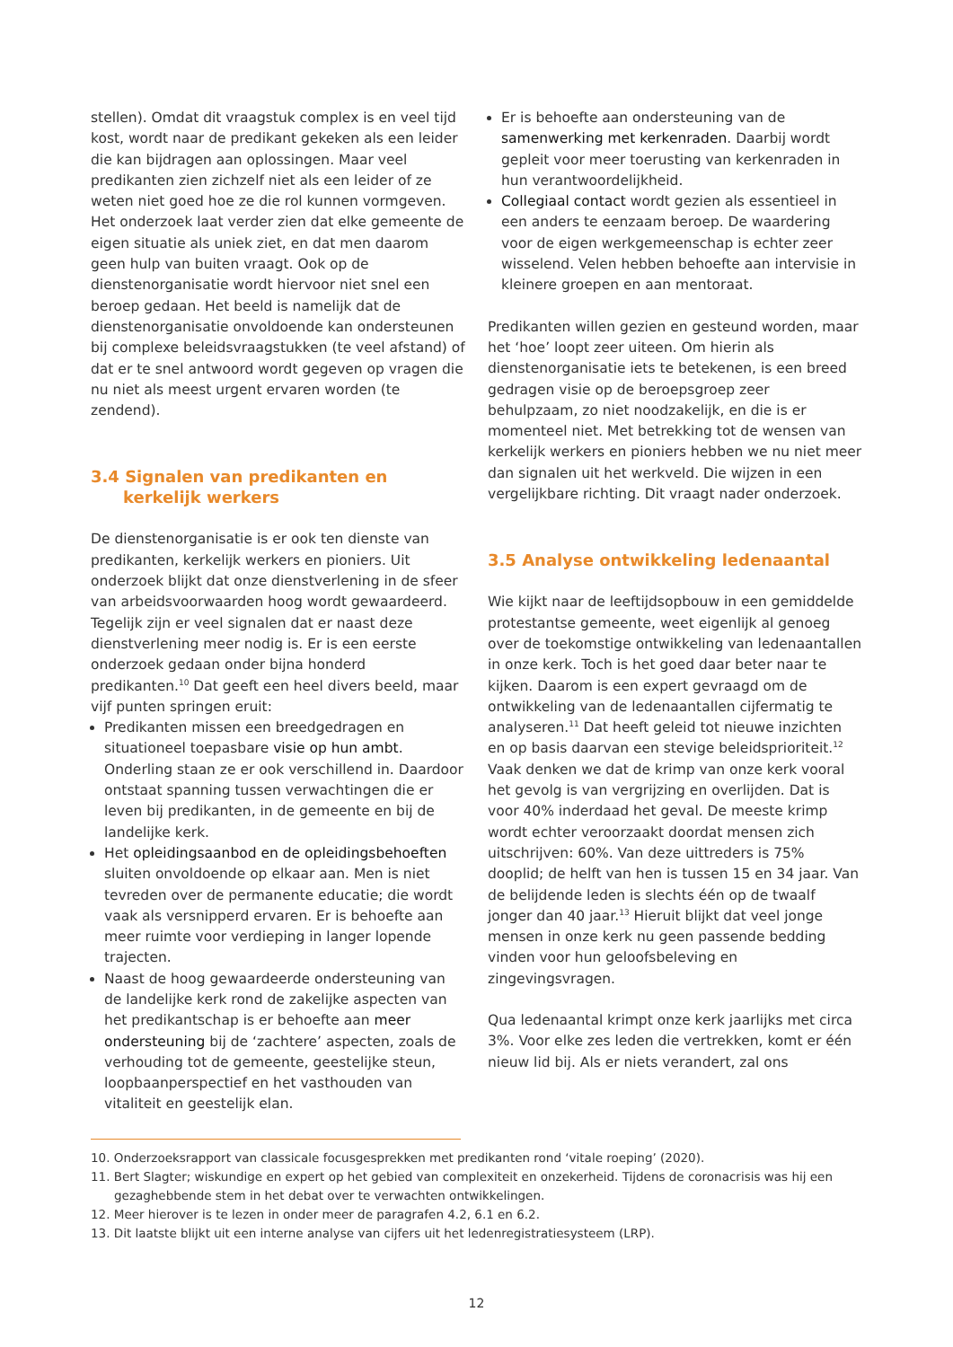stellen). Omdat dit vraagstuk complex is en veel tijd kost, wordt naar de predikant gekeken als een leider die kan bijdragen aan oplossingen. Maar veel predikanten zien zichzelf niet als een leider of ze weten niet goed hoe ze die rol kunnen vormgeven. Het onderzoek laat verder zien dat elke gemeente de eigen situatie als uniek ziet, en dat men daarom geen hulp van buiten vraagt. Ook op de dienstenorganisatie wordt hiervoor niet snel een beroep gedaan. Het beeld is namelijk dat de dienstenorganisatie onvoldoende kan ondersteunen bij complexe beleidsvraagstukken (te veel afstand) of dat er te snel antwoord wordt gegeven op vragen die nu niet als meest urgent ervaren worden (te zendend).
3.4 Signalen van predikanten en kerkelijk werkers
De dienstenorganisatie is er ook ten dienste van predikanten, kerkelijk werkers en pioniers. Uit onderzoek blijkt dat onze dienstverlening in de sfeer van arbeidsvoorwaarden hoog wordt gewaardeerd. Tegelijk zijn er veel signalen dat er naast deze dienstverlening meer nodig is. Er is een eerste onderzoek gedaan onder bijna honderd predikanten.<sup>10</sup> Dat geeft een heel divers beeld, maar vijf punten springen eruit:
Predikanten missen een breedgedragen en situationeel toepasbare visie op hun ambt. Onderling staan ze er ook verschillend in. Daardoor ontstaat spanning tussen verwachtingen die er leven bij predikanten, in de gemeente en bij de landelijke kerk.
Het opleidingsaanbod en de opleidingsbehoeften sluiten onvoldoende op elkaar aan. Men is niet tevreden over de permanente educatie; die wordt vaak als versnipperd ervaren. Er is behoefte aan meer ruimte voor verdieping in langer lopende trajecten.
Naast de hoog gewaardeerde ondersteuning van de landelijke kerk rond de zakelijke aspecten van het predikantschap is er behoefte aan meer ondersteuning bij de ‘zachtere’ aspecten, zoals de verhouding tot de gemeente, geestelijke steun, loopbaanperspectief en het vasthouden van vitaliteit en geestelijk elan.
Er is behoefte aan ondersteuning van de samenwerking met kerkenraden. Daarbij wordt gepleit voor meer toerusting van kerkenraden in hun verantwoordelijkheid.
Collegiaal contact wordt gezien als essentieel in een anders te eenzaam beroep. De waardering voor de eigen werkgemeenschap is echter zeer wisselend. Velen hebben behoefte aan intervisie in kleinere groepen en aan mentoraat.
Predikanten willen gezien en gesteund worden, maar het ‘hoe’ loopt zeer uiteen. Om hierin als dienstenorganisatie iets te betekenen, is een breed gedragen visie op de beroepsgroep zeer behulpzaam, zo niet noodzakelijk, en die is er momenteel niet. Met betrekking tot de wensen van kerkelijk werkers en pioniers hebben we nu niet meer dan signalen uit het werkveld. Die wijzen in een vergelijkbare richting. Dit vraagt nader onderzoek.
3.5 Analyse ontwikkeling ledenaantal
Wie kijkt naar de leeftijdsopbouw in een gemiddelde protestantse gemeente, weet eigenlijk al genoeg over de toekomstige ontwikkeling van ledenaantallen in onze kerk. Toch is het goed daar beter naar te kijken. Daarom is een expert gevraagd om de ontwikkeling van de ledenaantallen cijfermatig te analyseren.<sup>11</sup> Dat heeft geleid tot nieuwe inzichten en op basis daarvan een stevige beleidsprioriteit.<sup>12</sup>
Vaak denken we dat de krimp van onze kerk vooral het gevolg is van vergrijzing en overlijden. Dat is voor 40% inderdaad het geval. De meeste krimp wordt echter veroorzaakt doordat mensen zich uitschrijven: 60%. Van deze uittreders is 75% dooplid; de helft van hen is tussen 15 en 34 jaar. Van de belijdende leden is slechts één op de twaalf jonger dan 40 jaar.<sup>13</sup> Hieruit blijkt dat veel jonge mensen in onze kerk nu geen passende bedding vinden voor hun geloofsbeleving en zingevingsvragen.
Qua ledenaantal krimpt onze kerk jaarlijks met circa 3%. Voor elke zes leden die vertrekken, komt er één nieuw lid bij. Als er niets verandert, zal ons
10. Onderzoeksrapport van classicale focusgesprekken met predikanten rond ‘vitale roeping’ (2020).
11. Bert Slagter; wiskundige en expert op het gebied van complexiteit en onzekerheid. Tijdens de coronacrisis was hij een gezaghebbende stem in het debat over te verwachten ontwikkelingen.
12. Meer hierover is te lezen in onder meer de paragrafen 4.2, 6.1 en 6.2.
13. Dit laatste blijkt uit een interne analyse van cijfers uit het ledenregistratiesysteem (LRP).
12